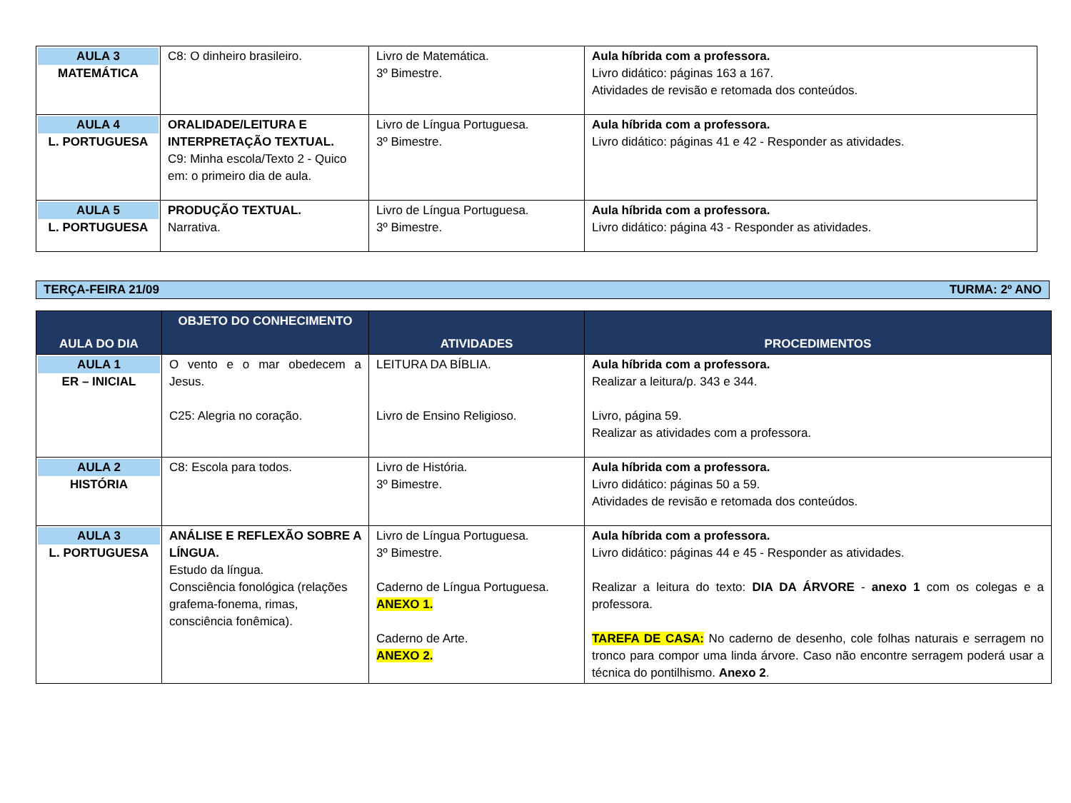| AULA 3 MATEMÁTICA | C8: O dinheiro brasileiro. | Livro de Matemática. 3º Bimestre. | Aula híbrida com a professora. Livro didático: páginas 163 a 167. Atividades de revisão e retomada dos conteúdos. |
| AULA 4 L. PORTUGUESA | ORALIDADE/LEITURA E INTERPRETAÇÃO TEXTUAL. C9: Minha escola/Texto 2 - Quico em: o primeiro dia de aula. | Livro de Língua Portuguesa. 3º Bimestre. | Aula híbrida com a professora. Livro didático: páginas 41 e 42 - Responder as atividades. |
| AULA 5 L. PORTUGUESA | PRODUÇÃO TEXTUAL. Narrativa. | Livro de Língua Portuguesa. 3º Bimestre. | Aula híbrida com a professora. Livro didático: página 43 - Responder as atividades. |
TERÇA-FEIRA 21/09 TURMA: 2º ANO
| AULA DO DIA | OBJETO DO CONHECIMENTO | ATIVIDADES | PROCEDIMENTOS |
| --- | --- | --- | --- |
| AULA 1 ER – INICIAL | O vento e o mar obedecem a Jesus. C25: Alegria no coração. | LEITURA DA BÍBLIA. Livro de Ensino Religioso. | Aula híbrida com a professora. Realizar a leitura/p. 343 e 344. Livro, página 59. Realizar as atividades com a professora. |
| AULA 2 HISTÓRIA | C8: Escola para todos. | Livro de História. 3º Bimestre. | Aula híbrida com a professora. Livro didático: páginas 50 a 59. Atividades de revisão e retomada dos conteúdos. |
| AULA 3 L. PORTUGUESA | ANÁLISE E REFLEXÃO SOBRE A LÍNGUA. Estudo da língua. Consciência fonológica (relações grafema-fonema, rimas, consciência fonêmica). | Livro de Língua Portuguesa. 3º Bimestre. Caderno de Língua Portuguesa. ANEXO 1. Caderno de Arte. ANEXO 2. | Aula híbrida com a professora. Livro didático: páginas 44 e 45 - Responder as atividades. Realizar a leitura do texto: DIA DA ÁRVORE - anexo 1 com os colegas e a professora. TAREFA DE CASA: No caderno de desenho, cole folhas naturais e serragem no tronco para compor uma linda árvore. Caso não encontre serragem poderá usar a técnica do pontilhismo. Anexo 2 . |